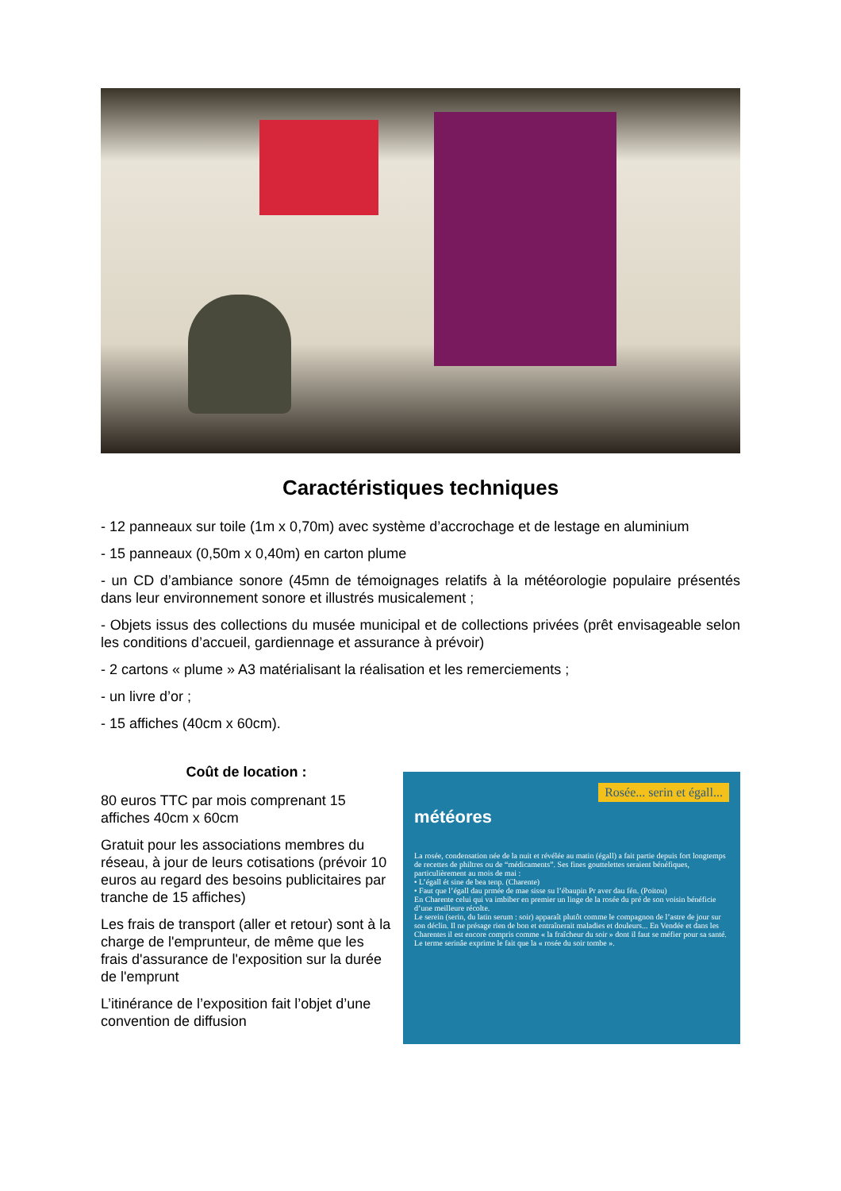Caractéristiques techniques
- 12 panneaux sur toile (1m x 0,70m) avec système d’accrochage et de lestage en aluminium
- 15 panneaux (0,50m x 0,40m) en carton plume
- un CD d’ambiance sonore (45mn de témoignages relatifs à la météorologie populaire présentés dans leur environnement sonore et illustrés musicalement ;
- Objets issus des collections du musée municipal et de collections privées (prêt envisageable selon les conditions d’accueil, gardiennage et assurance à prévoir)
- 2 cartons « plume » A3 matérialisant la réalisation et les remerciements ;
- un livre d’or ;
- 15 affiches (40cm x 60cm).
Coût de location :
80 euros TTC par mois comprenant 15 affiches 40cm x 60cm
Gratuit pour les associations membres du réseau, à jour de leurs cotisations (prévoir 10 euros au regard des besoins publicitaires par tranche de 15 affiches)
Les frais de transport (aller et retour) sont à la charge de l'emprunteur, de même que les frais d'assurance de l'exposition sur la durée de l'emprunt
L’itinérance de l’exposition fait l’objet d’une convention de diffusion
Rosée... serin et égall...
météores
La rosée, condensation née de la nuit et révélée au matin (égall) a fait partie depuis fort longtemps de recettes de philtres ou de “médicaments”. Ses fines gouttelettes seraient bénéfiques, particulièrement au mois de mai :
• L’égall ét sine de bea tenp. (Charente)
• Faut que l’égall dau prmée de mae sisse su l’ébaupin Pr aver dau fén. (Poitou)
En Charente celui qui va imbiber en premier un linge de la rosée du pré de son voisin bénéficie d’une meilleure récolte.
Le serein (serin, du latin serum : soir) apparaît plutôt comme le compagnon de l’astre de jour sur son déclin. Il ne présage rien de bon et entraînerait maladies et douleurs... En Vendée et dans les Charentes il est encore compris comme « la fraîcheur du soir » dont il faut se méfier pour sa santé. Le terme serinâe exprime le fait que la « rosée du soir tombe ».